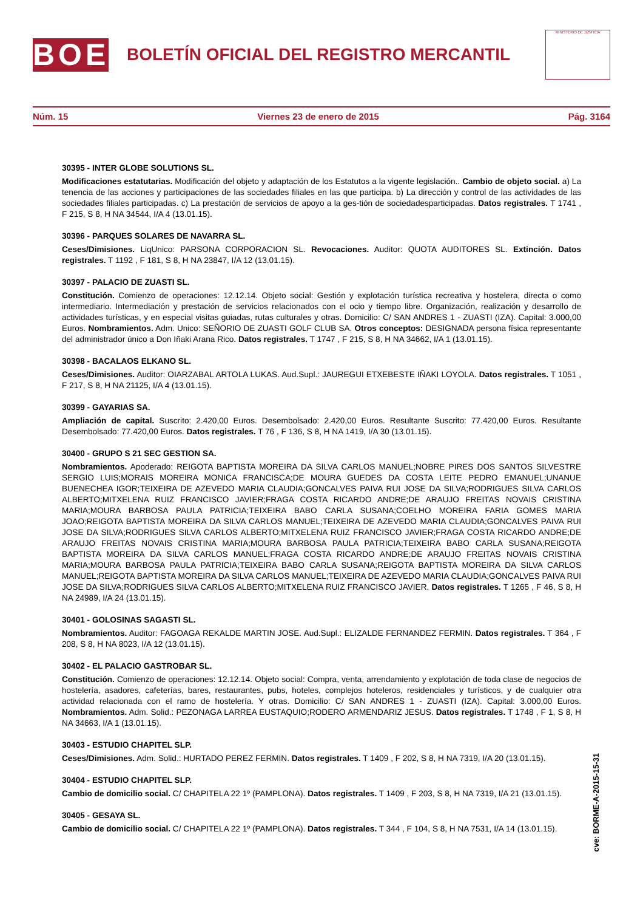BOE
BOLETÍN OFICIAL DEL REGISTRO MERCANTIL
MINISTERIO DE JUSTICIA
Núm. 15 Viernes 23 de enero de 2015 Pág. 3164
30395 - INTER GLOBE SOLUTIONS SL.
Modificaciones estatutarias. Modificación del objeto y adaptación de los Estatutos a la vigente legislación.. Cambio de objeto social. a) La tenencia de las acciones y participaciones de las sociedades filiales en las que participa. b) La dirección y control de las actividades de las sociedades filiales participadas. c) La prestación de servicios de apoyo a la ges-tión de sociedadesparticipadas. Datos registrales. T 1741 , F 215, S 8, H NA 34544, I/A 4 (13.01.15).
30396 - PARQUES SOLARES DE NAVARRA SL.
Ceses/Dimisiones. LiqUnico: PARSONA CORPORACION SL. Revocaciones. Auditor: QUOTA AUDITORES SL. Extinción. Datos registrales. T 1192 , F 181, S 8, H NA 23847, I/A 12 (13.01.15).
30397 - PALACIO DE ZUASTI SL.
Constitución. Comienzo de operaciones: 12.12.14. Objeto social: Gestión y explotación turística recreativa y hostelera, directa o como intermediario. Intermediación y prestación de servicios relacionados con el ocio y tiempo libre. Organización, realización y desarrollo de actividades turísticas, y en especial visitas guiadas, rutas culturales y otras. Domicilio: C/ SAN ANDRES 1 - ZUASTI (IZA). Capital: 3.000,00 Euros. Nombramientos. Adm. Unico: SEÑORIO DE ZUASTI GOLF CLUB SA. Otros conceptos: DESIGNADA persona física representante del administrador único a Don Iñaki Arana Rico. Datos registrales. T 1747 , F 215, S 8, H NA 34662, I/A 1 (13.01.15).
30398 - BACALAOS ELKANO SL.
Ceses/Dimisiones. Auditor: OIARZABAL ARTOLA LUKAS. Aud.Supl.: JAUREGUI ETXEBESTE IÑAKI LOYOLA. Datos registrales. T 1051 , F 217, S 8, H NA 21125, I/A 4 (13.01.15).
30399 - GAYARIAS SA.
Ampliación de capital. Suscrito: 2.420,00 Euros. Desembolsado: 2.420,00 Euros. Resultante Suscrito: 77.420,00 Euros. Resultante Desembolsado: 77.420,00 Euros. Datos registrales. T 76 , F 136, S 8, H NA 1419, I/A 30 (13.01.15).
30400 - GRUPO S 21 SEC GESTION SA.
Nombramientos. Apoderado: REIGOTA BAPTISTA MOREIRA DA SILVA CARLOS MANUEL;NOBRE PIRES DOS SANTOS SILVESTRE SERGIO LUIS;MORAIS MOREIRA MONICA FRANCISCA;DE MOURA GUEDES DA COSTA LEITE PEDRO EMANUEL;UNANUE BUENECHEA IGOR;TEIXEIRA DE AZEVEDO MARIA CLAUDIA;GONCALVES PAIVA RUI JOSE DA SILVA;RODRIGUES SILVA CARLOS ALBERTO;MITXELENA RUIZ FRANCISCO JAVIER;FRAGA COSTA RICARDO ANDRE;DE ARAUJO FREITAS NOVAIS CRISTINA MARIA;MOURA BARBOSA PAULA PATRICIA;TEIXEIRA BABO CARLA SUSANA;COELHO MOREIRA FARIA GOMES MARIA JOAO;REIGOTA BAPTISTA MOREIRA DA SILVA CARLOS MANUEL;TEIXEIRA DE AZEVEDO MARIA CLAUDIA;GONCALVES PAIVA RUI JOSE DA SILVA;RODRIGUES SILVA CARLOS ALBERTO;MITXELENA RUIZ FRANCISCO JAVIER;FRAGA COSTA RICARDO ANDRE;DE ARAUJO FREITAS NOVAIS CRISTINA MARIA;MOURA BARBOSA PAULA PATRICIA;TEIXEIRA BABO CARLA SUSANA;REIGOTA BAPTISTA MOREIRA DA SILVA CARLOS MANUEL;FRAGA COSTA RICARDO ANDRE;DE ARAUJO FREITAS NOVAIS CRISTINA MARIA;MOURA BARBOSA PAULA PATRICIA;TEIXEIRA BABO CARLA SUSANA;REIGOTA BAPTISTA MOREIRA DA SILVA CARLOS MANUEL;REIGOTA BAPTISTA MOREIRA DA SILVA CARLOS MANUEL;TEIXEIRA DE AZEVEDO MARIA CLAUDIA;GONCALVES PAIVA RUI JOSE DA SILVA;RODRIGUES SILVA CARLOS ALBERTO;MITXELENA RUIZ FRANCISCO JAVIER. Datos registrales. T 1265 , F 46, S 8, H NA 24989, I/A 24 (13.01.15).
30401 - GOLOSINAS SAGASTI SL.
Nombramientos. Auditor: FAGOAGA REKALDE MARTIN JOSE. Aud.Supl.: ELIZALDE FERNANDEZ FERMIN. Datos registrales. T 364 , F 208, S 8, H NA 8023, I/A 12 (13.01.15).
30402 - EL PALACIO GASTROBAR SL.
Constitución. Comienzo de operaciones: 12.12.14. Objeto social: Compra, venta, arrendamiento y explotación de toda clase de negocios de hostelería, asadores, cafeterías, bares, restaurantes, pubs, hoteles, complejos hoteleros, residenciales y turísticos, y de cualquier otra actividad relacionada con el ramo de hostelería. Y otras. Domicilio: C/ SAN ANDRES 1 - ZUASTI (IZA). Capital: 3.000,00 Euros. Nombramientos. Adm. Solid.: PEZONAGA LARREA EUSTAQUIO;RODERO ARMENDARIZ JESUS. Datos registrales. T 1748 , F 1, S 8, H NA 34663, I/A 1 (13.01.15).
30403 - ESTUDIO CHAPITEL SLP.
Ceses/Dimisiones. Adm. Solid.: HURTADO PEREZ FERMIN. Datos registrales. T 1409 , F 202, S 8, H NA 7319, I/A 20 (13.01.15).
30404 - ESTUDIO CHAPITEL SLP.
Cambio de domicilio social. C/ CHAPITELA 22 1º (PAMPLONA). Datos registrales. T 1409 , F 203, S 8, H NA 7319, I/A 21 (13.01.15).
30405 - GESAYA SL.
Cambio de domicilio social. C/ CHAPITELA 22 1º (PAMPLONA). Datos registrales. T 344 , F 104, S 8, H NA 7531, I/A 14 (13.01.15).
cve: BORME-A-2015-15-31